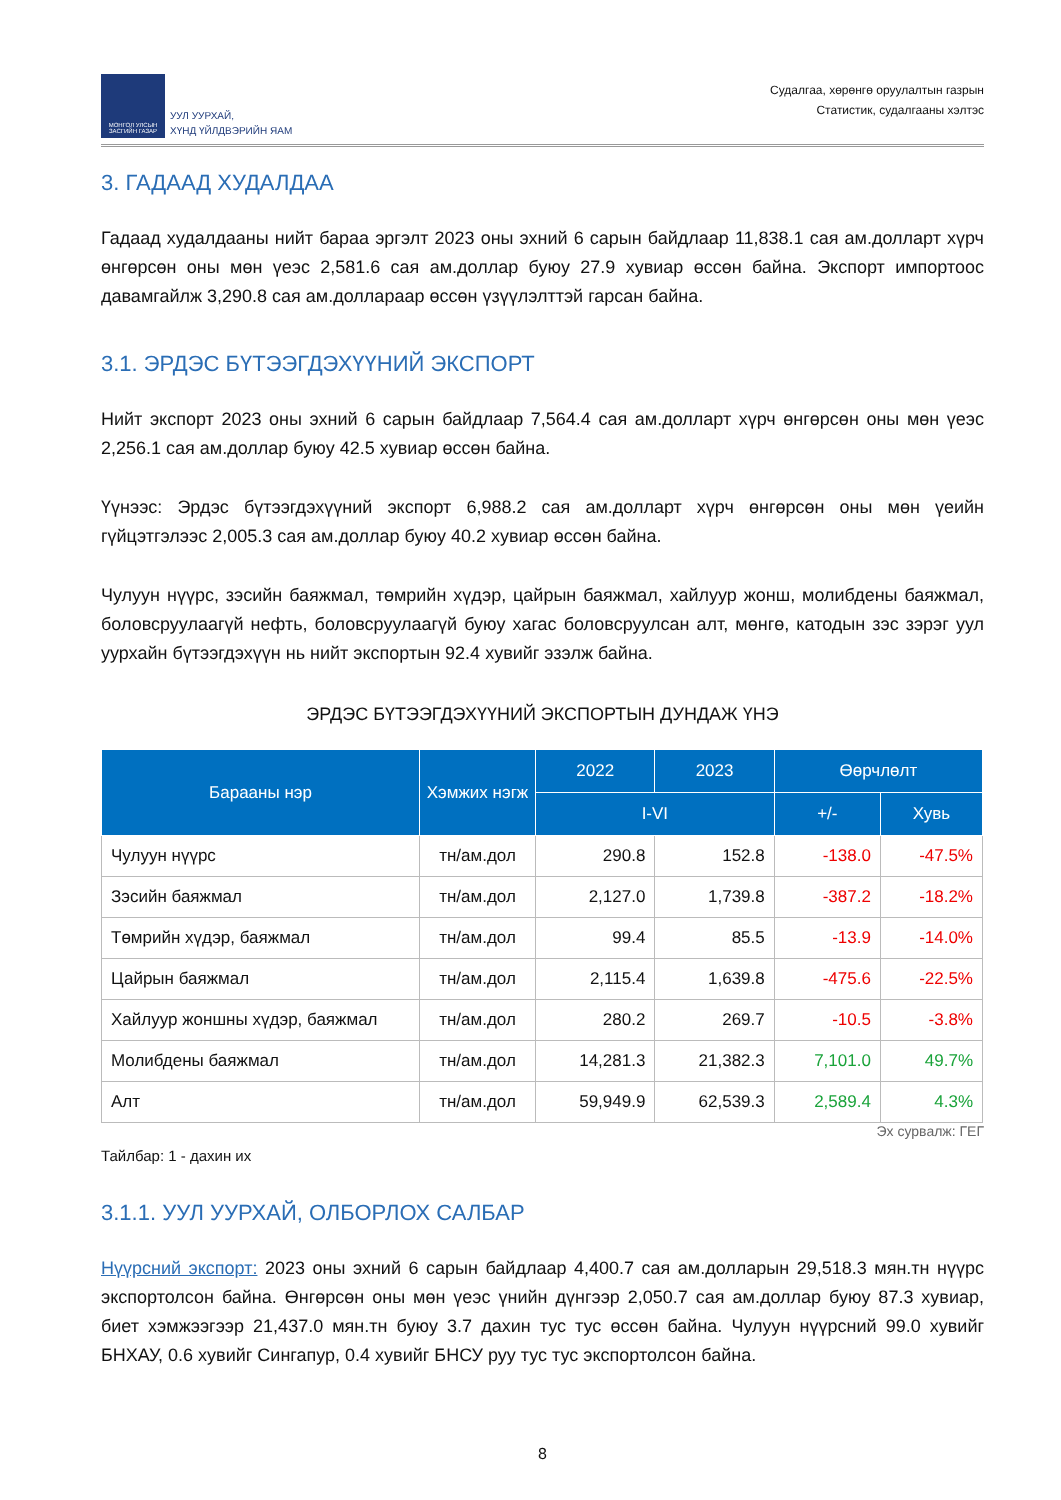МОНГОЛ УЛСЫН ЗАСГИЙН ГАЗАР
УУЛ УУРХАЙ,
ХҮНД ҮЙЛДВЭРИЙН ЯАМ
Судалгаа, хөрөнгө оруулалтын газрын
Статистик, судалгааны хэлтэс
3. ГАДААД ХУДАЛДАА
Гадаад худалдааны нийт бараа эргэлт 2023 оны эхний 6 сарын байдлаар 11,838.1 сая ам.долларт хүрч өнгөрсөн оны мөн үеэс 2,581.6 сая ам.доллар буюу 27.9 хувиар өссөн байна. Экспорт импортоос давамгайлж 3,290.8 сая ам.доллараар өссөн үзүүлэлттэй гарсан байна.
3.1. ЭРДЭС БҮТЭЭГДЭХҮҮНИЙ ЭКСПОРТ
Нийт экспорт 2023 оны эхний 6 сарын байдлаар 7,564.4 сая ам.долларт хүрч өнгөрсөн оны мөн үеэс 2,256.1 сая ам.доллар буюу 42.5 хувиар өссөн байна.
Үүнээс: Эрдэс бүтээгдэхүүний экспорт 6,988.2 сая ам.долларт хүрч өнгөрсөн оны мөн үеийн гүйцэтгэлээс 2,005.3 сая ам.доллар буюу 40.2 хувиар өссөн байна.
Чулуун нүүрс, зэсийн баяжмал, төмрийн хүдэр, цайрын баяжмал, хайлуур жонш, молибдены баяжмал, боловсруулаагүй нефть, боловсруулаагүй буюу хагас боловсруулсан алт, мөнгө, катодын зэс зэрэг уул уурхайн бүтээгдэхүүн нь нийт экспортын 92.4 хувийг эзэлж байна.
ЭРДЭС БҮТЭЭГДЭХҮҮНИЙ ЭКСПОРТЫН ДУНДАЖ ҮНЭ
| Барааны нэр | Хэмжих нэгж | 2022 | 2023 | Өөрчлөлт | |
| --- | --- | --- | --- | --- | --- |
| | | I-VI | | +/- | Хувь |
| Чулуун нүүрс | тн/ам.дол | 290.8 | 152.8 | -138.0 | -47.5% |
| Зэсийн баяжмал | тн/ам.дол | 2,127.0 | 1,739.8 | -387.2 | -18.2% |
| Төмрийн хүдэр, баяжмал | тн/ам.дол | 99.4 | 85.5 | -13.9 | -14.0% |
| Цайрын баяжмал | тн/ам.дол | 2,115.4 | 1,639.8 | -475.6 | -22.5% |
| Хайлуур жоншны хүдэр, баяжмал | тн/ам.дол | 280.2 | 269.7 | -10.5 | -3.8% |
| Молибдены баяжмал | тн/ам.дол | 14,281.3 | 21,382.3 | 7,101.0 | 49.7% |
| Алт | тн/ам.дол | 59,949.9 | 62,539.3 | 2,589.4 | 4.3% |
Эх сурвалж: ГЕГ
Тайлбар: 1 - дахин их
3.1.1. УУЛ УУРХАЙ, ОЛБОРЛОХ САЛБАР
Нүүрсний экспорт: 2023 оны эхний 6 сарын байдлаар 4,400.7 сая ам.долларын 29,518.3 мян.тн нүүрс экспортолсон байна. Өнгөрсөн оны мөн үеэс үнийн дүнгээр 2,050.7 сая ам.доллар буюу 87.3 хувиар, биет хэмжээгээр 21,437.0 мян.тн буюу 3.7 дахин тус тус өссөн байна. Чулуун нүүрсний 99.0 хувийг БНХАУ, 0.6 хувийг Сингапур, 0.4 хувийг БНСУ руу тус тус экспортолсон байна.
8